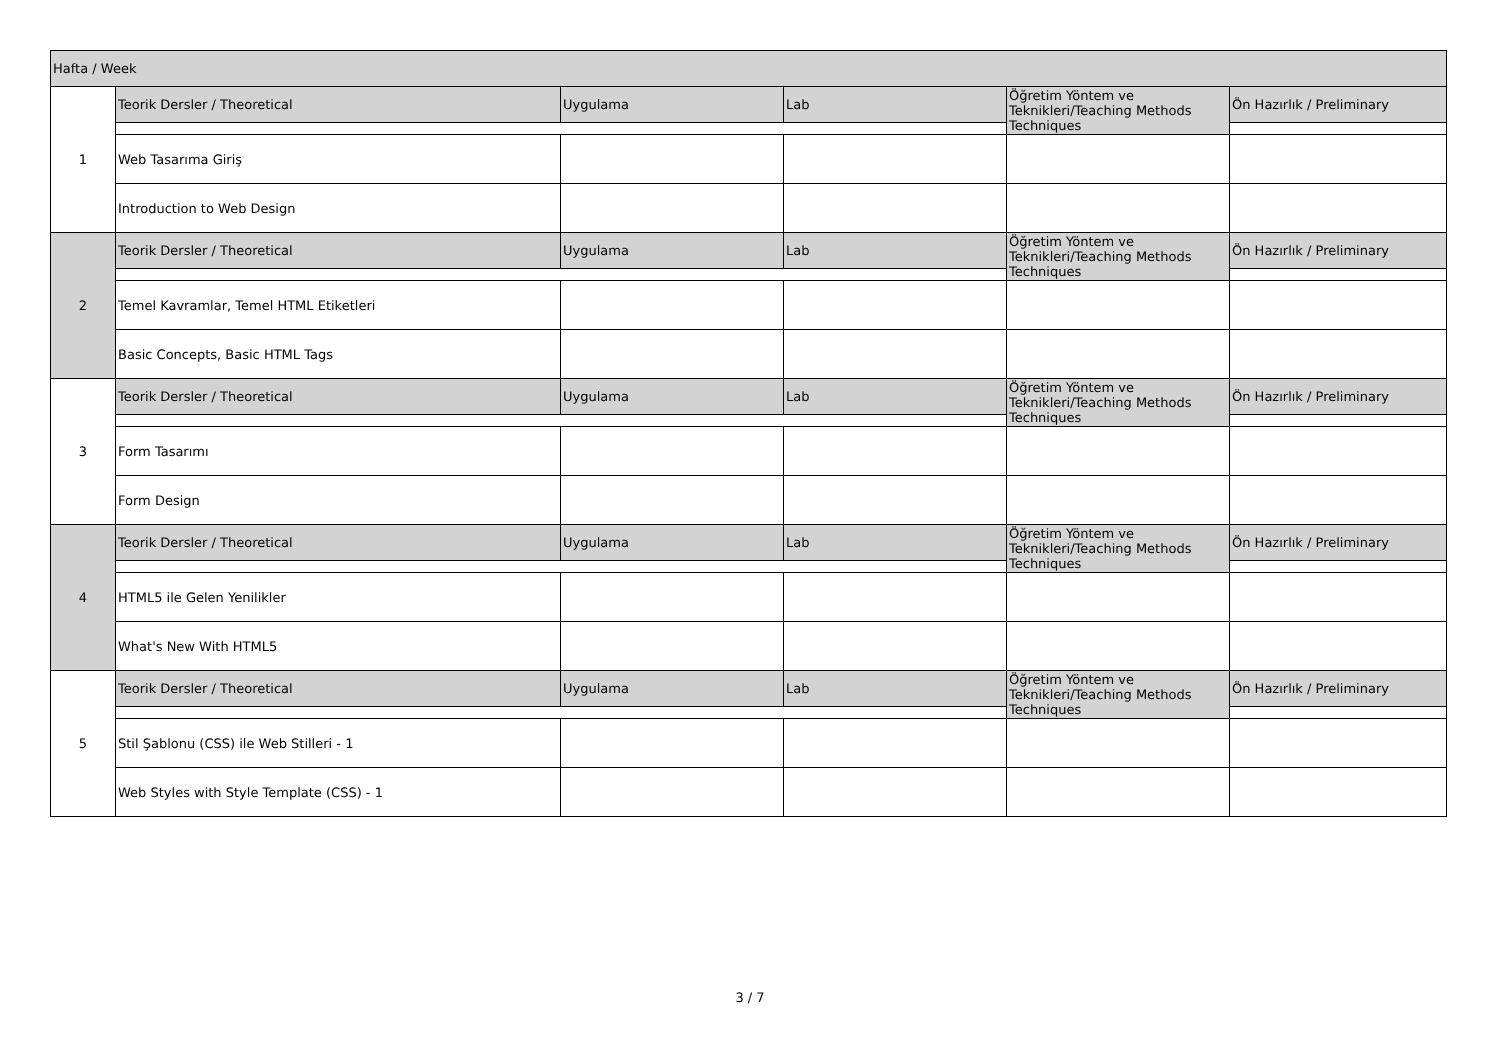| Hafta / Week | | | | | |
| 1 | Teorik Dersler / Theoretical | Uygulama | Lab | Öğretim Yöntem ve Teknikleri/Teaching Methods Techniques | Ön Hazırlık / Preliminary |
| | Web Tasarıma Giriş | | | | |
| | Introduction to Web Design | | | | |
| 2 | Teorik Dersler / Theoretical | Uygulama | Lab | Öğretim Yöntem ve Teknikleri/Teaching Methods Techniques | Ön Hazırlık / Preliminary |
| | Temel Kavramlar, Temel HTML Etiketleri | | | | |
| | Basic Concepts, Basic HTML Tags | | | | |
| 3 | Teorik Dersler / Theoretical | Uygulama | Lab | Öğretim Yöntem ve Teknikleri/Teaching Methods Techniques | Ön Hazırlık / Preliminary |
| | Form Tasarımı | | | | |
| | Form Design | | | | |
| 4 | Teorik Dersler / Theoretical | Uygulama | Lab | Öğretim Yöntem ve Teknikleri/Teaching Methods Techniques | Ön Hazırlık / Preliminary |
| | HTML5 ile Gelen Yenilikler | | | | |
| | What's New With HTML5 | | | | |
| 5 | Teorik Dersler / Theoretical | Uygulama | Lab | Öğretim Yöntem ve Teknikleri/Teaching Methods Techniques | Ön Hazırlık / Preliminary |
| | Stil Şablonu (CSS) ile Web Stilleri - 1 | | | | |
| | Web Styles with Style Template (CSS) - 1 | | | | |
3 / 7